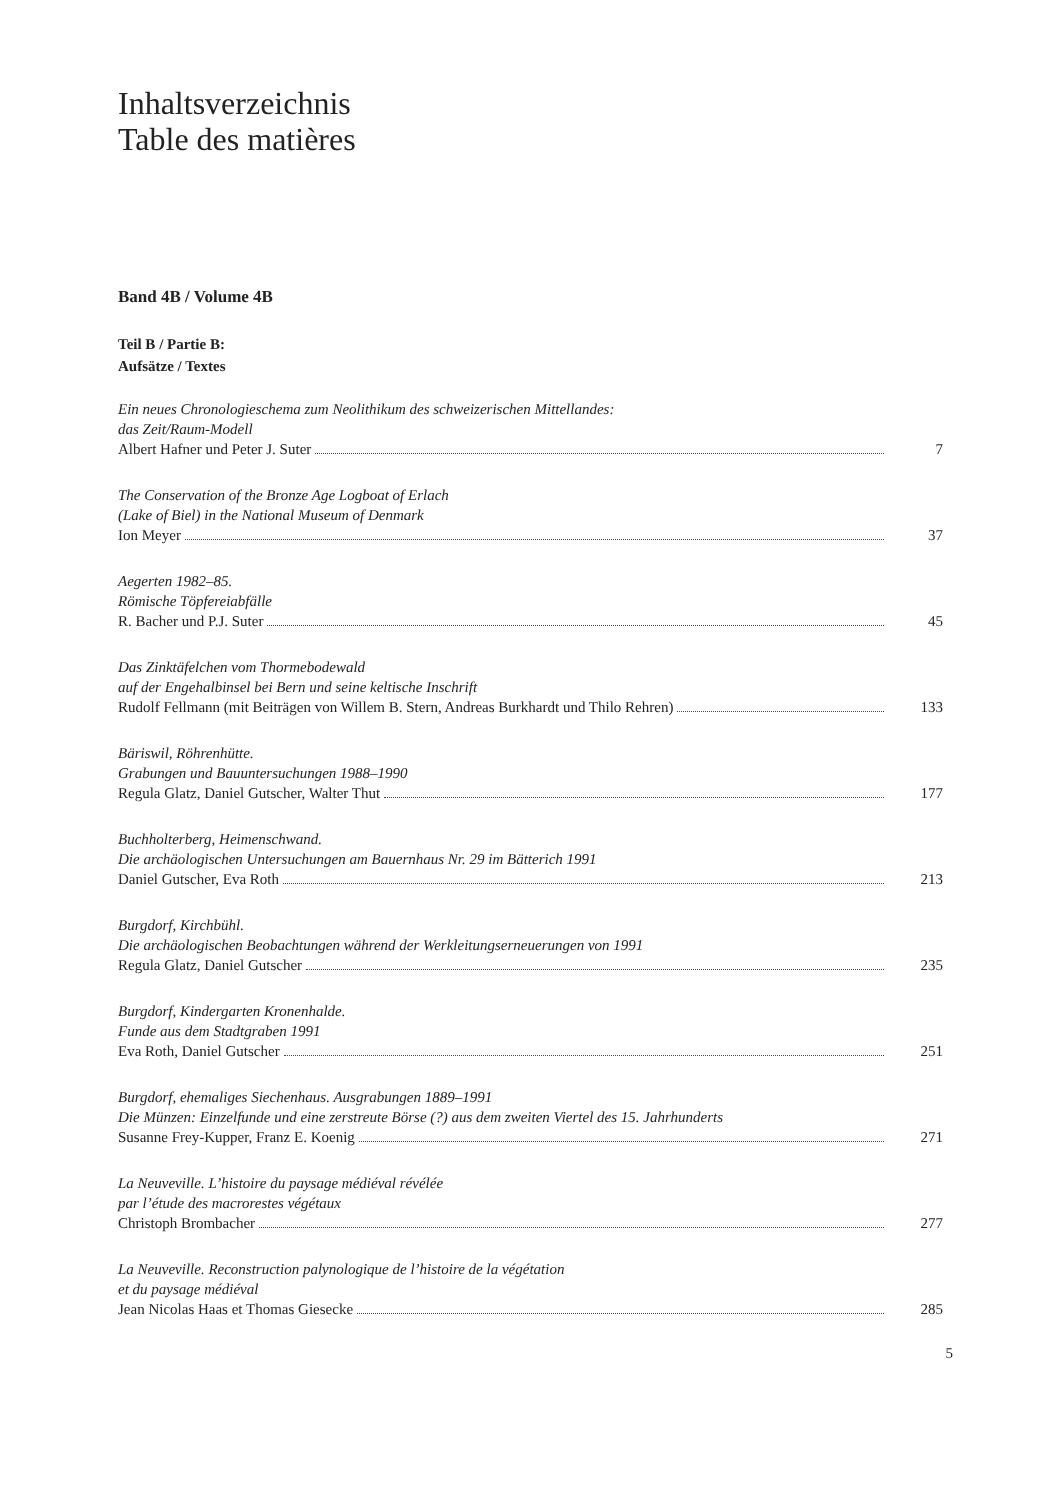Inhaltsverzeichnis
Table des matières
Band 4B / Volume 4B
Teil B / Partie B:
Aufsätze / Textes
Ein neues Chronologieschema zum Neolithikum des schweizerischen Mittellandes:
das Zeit/Raum-Modell
Albert Hafner und Peter J. Suter 7
The Conservation of the Bronze Age Logboat of Erlach
(Lake of Biel) in the National Museum of Denmark
Ion Meyer 37
Aegerten 1982–85.
Römische Töpfereiabfälle
R. Bacher und P.J. Suter 45
Das Zinktäfelchen vom Thormebodewald
auf der Engehalbinsel bei Bern und seine keltische Inschrift
Rudolf Fellmann (mit Beiträgen von Willem B. Stern, Andreas Burkhardt und Thilo Rehren) 133
Bäriswil, Röhrenhütte.
Grabungen und Bauuntersuchungen 1988–1990
Regula Glatz, Daniel Gutscher, Walter Thut 177
Buchholterberg, Heimenschwand.
Die archäologischen Untersuchungen am Bauernhaus Nr. 29 im Bätterich 1991
Daniel Gutscher, Eva Roth 213
Burgdorf, Kirchbühl.
Die archäologischen Beobachtungen während der Werkleitungserneuerungen von 1991
Regula Glatz, Daniel Gutscher 235
Burgdorf, Kindergarten Kronenhalde.
Funde aus dem Stadtgraben 1991
Eva Roth, Daniel Gutscher 251
Burgdorf, ehemaliges Siechenhaus. Ausgrabungen 1889–1991
Die Münzen: Einzelfunde und eine zerstreute Börse (?) aus dem zweiten Viertel des 15. Jahrhunderts
Susanne Frey-Kupper, Franz E. Koenig 271
La Neuveville. L’histoire du paysage médiéval révélée
par l’étude des macrorestes végétaux
Christoph Brombacher 277
La Neuveville. Reconstruction palynologique de l’histoire de la végétation
et du paysage médiéval
Jean Nicolas Haas et Thomas Giesecke 285
5